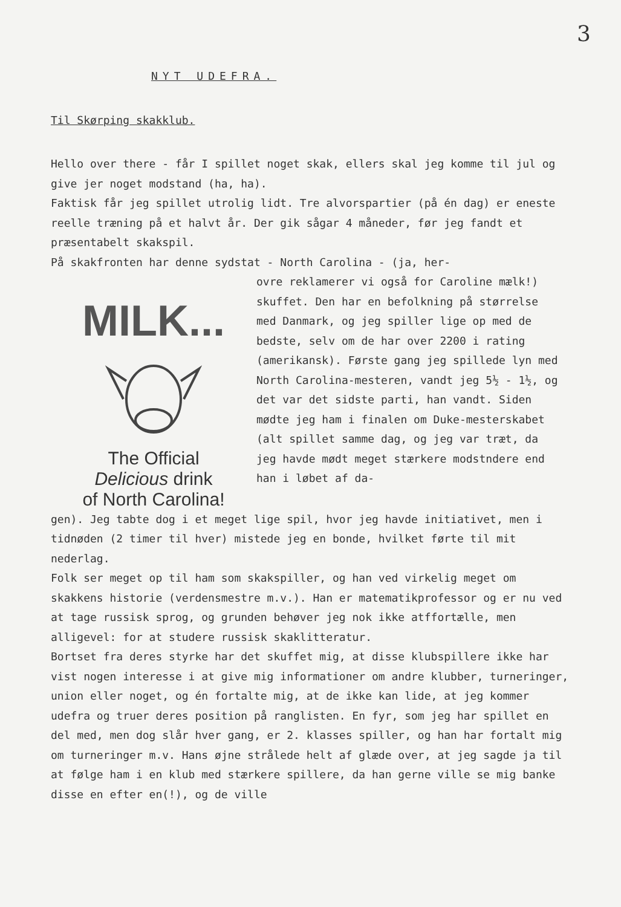3
NYT UDEFRA.
Til Skørping skakklub.
Hello over there - får I spillet noget skak, ellers skal jeg komme til jul og give jer noget modstand (ha, ha).
Faktisk får jeg spillet utrolig lidt. Tre alvorspartier (på én dag) er eneste reelle træning på et halvt år. Der gik sågar 4 måneder, før jeg fandt et præsentabelt skakspil.
På skakfronten har denne sydstat - North Carolina - (ja, her-
MILK...
The Official
Delicious drink
of North Carolina!
ovre reklamerer vi også for Caroline mælk!) skuffet. Den har en befolkning på størrelse med Danmark, og jeg spiller lige op med de bedste, selv om de har over 2200 i rating (amerikansk). Første gang jeg spillede lyn med North Carolina-mesteren, vandt jeg 5½ - 1½, og det var det sidste parti, han vandt. Siden mødte jeg ham i finalen om Duke-mesterskabet (alt spillet samme dag, og jeg var træt, da jeg havde mødt meget stærkere modstndere end han i løbet af da-
gen). Jeg tabte dog i et meget lige spil, hvor jeg havde initiativet, men i tidnøden (2 timer til hver) mistede jeg en bonde, hvilket førte til mit nederlag.
Folk ser meget op til ham som skakspiller, og han ved virkelig meget om skakkens historie (verdensmestre m.v.). Han er matematikprofessor og er nu ved at tage russisk sprog, og grunden behøver jeg nok ikke atffortælle, men alligevel: for at studere russisk skaklitteratur.
Bortset fra deres styrke har det skuffet mig, at disse klubspillere ikke har vist nogen interesse i at give mig informationer om andre klubber, turneringer, union eller noget, og én fortalte mig, at de ikke kan lide, at jeg kommer udefra og truer deres position på ranglisten. En fyr, som jeg har spillet en del med, men dog slår hver gang, er 2. klasses spiller, og han har fortalt mig om turneringer m.v. Hans øjne strålede helt af glæde over, at jeg sagde ja til at følge ham i en klub med stærkere spillere, da han gerne ville se mig banke disse en efter en(!), og de ville